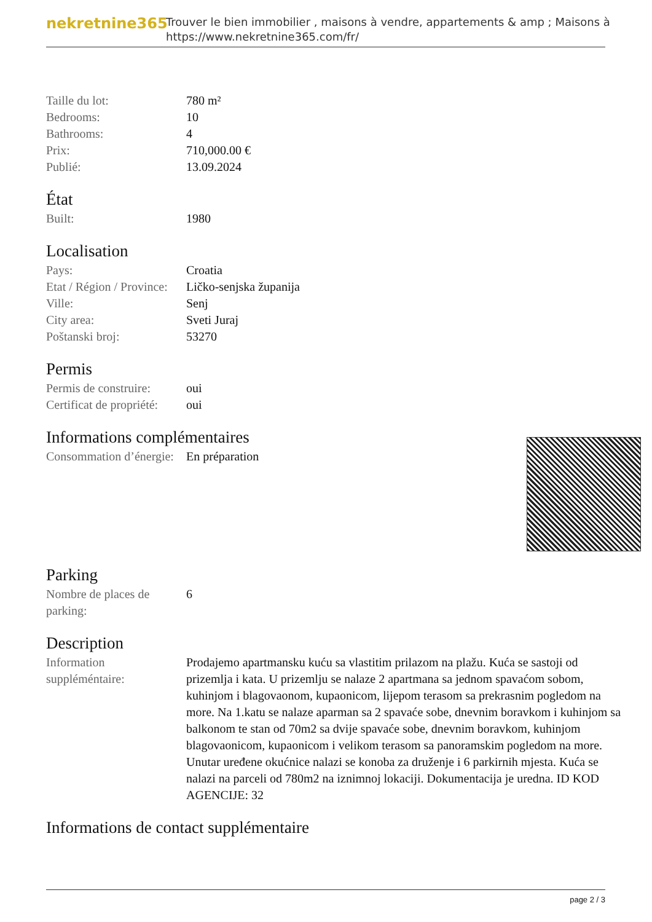nekretnine365
Trouver le bien immobilier , maisons à vendre, appartements & amp ; Maisons à
https://www.nekretnine365.com/fr/
| Taille du lot: | 780 m² |
| Bedrooms: | 10 |
| Bathrooms: | 4 |
| Prix: | 710,000.00 € |
| Publié: | 13.09.2024 |
État
| Built: | 1980 |
Localisation
| Pays: | Croatia |
| Etat / Région / Province: | Ličko-senjska županija |
| Ville: | Senj |
| City area: | Sveti Juraj |
| Poštanski broj: | 53270 |
Permis
| Permis de construire: | oui |
| Certificat de propriété: | oui |
Informations complémentaires
| Consommation d’énergie: | En préparation |
Parking
| Nombre de places de parking: | 6 |
Description
| Information suppléméntaire: | Prodajemo apartmansku kuću sa vlastitim prilazom na plažu. Kuća se sastoji od prizemlja i kata. U prizemlju se nalaze 2 apartmana sa jednom spavaćom sobom, kuhinjom i blagovaonom, kupaonicom, lijepom terasom sa prekrasnim pogledom na more. Na 1.katu se nalaze aparman sa 2 spavaće sobe, dnevnim boravkom i kuhinjom sa balkonom te stan od 70m2 sa dvije spavaće sobe, dnevnim boravkom, kuhinjom blagovaonicom, kupaonicom i velikom terasom sa panoramskim pogledom na more. Unutar uređene okućnice nalazi se konoba za druženje i 6 parkirnih mjesta. Kuća se nalazi na parceli od 780m2 na iznimnoj lokaciji. Dokumentacija je uredna. ID KOD AGENCIJE: 32 |
Informations de contact supplémentaire
page 2 / 3